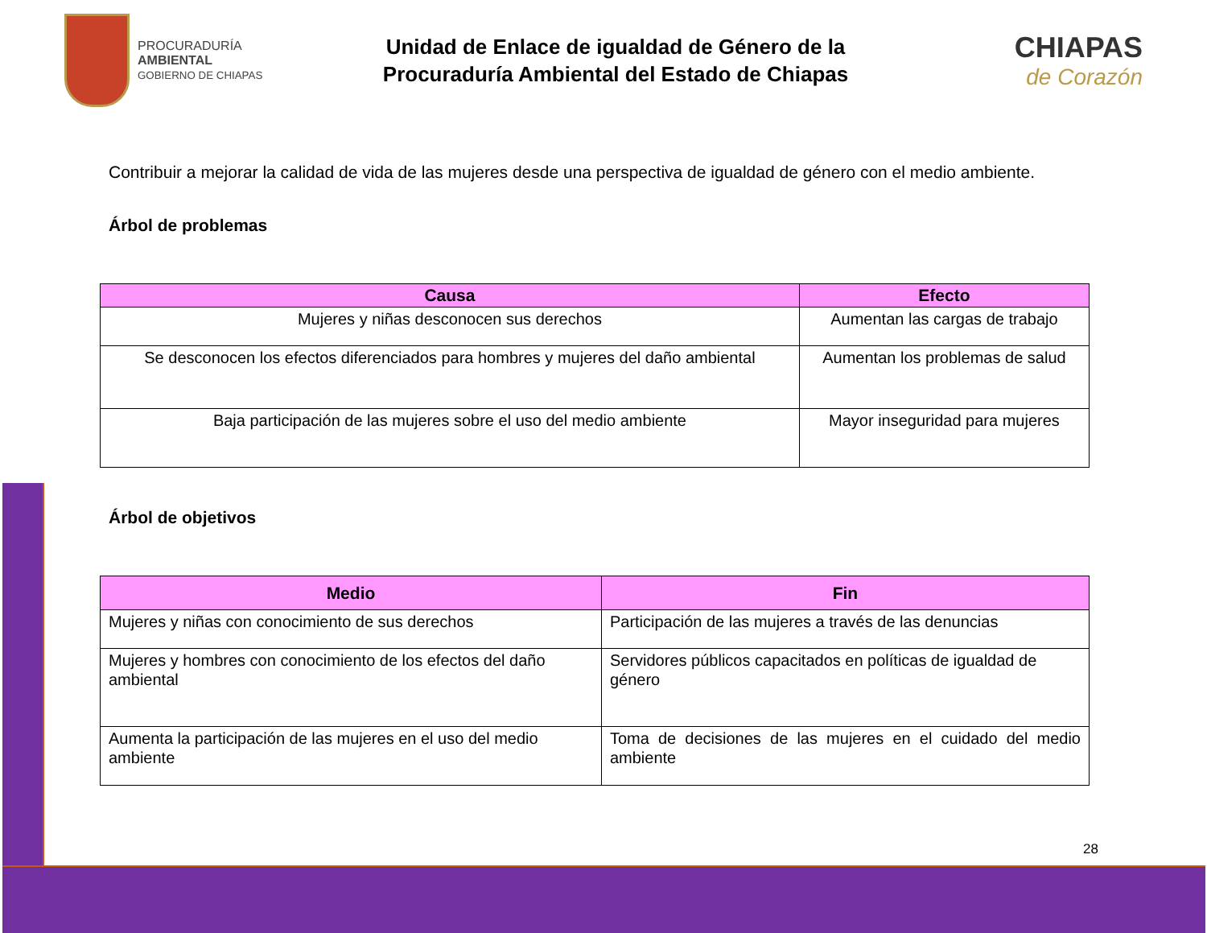PROCURADURÍA
AMBIENTAL
GOBIERNO DE CHIAPAS
Unidad de Enlace de igualdad de Género de la
Procuraduría Ambiental del Estado de Chiapas
CHIAPAS
de Corazón
Contribuir a mejorar la calidad de vida de las mujeres desde una perspectiva de igualdad de género con el medio ambiente.
Árbol de problemas
| Causa | Efecto |
| --- | --- |
| Mujeres y niñas desconocen sus derechos | Aumentan las cargas de trabajo |
| Se desconocen los efectos diferenciados para hombres y mujeres del daño ambiental | Aumentan los problemas de salud |
| Baja participación de las mujeres sobre el uso del medio ambiente | Mayor inseguridad para mujeres |
Árbol de objetivos
| Medio | Fin |
| --- | --- |
| Mujeres y niñas con conocimiento de sus derechos | Participación de las mujeres a través de las denuncias |
| Mujeres y hombres con conocimiento de los efectos del daño ambiental | Servidores públicos capacitados en políticas de igualdad de género |
| Aumenta la participación de las mujeres en el uso del medio ambiente | Toma de decisiones de las mujeres en el cuidado del medio ambiente |
28